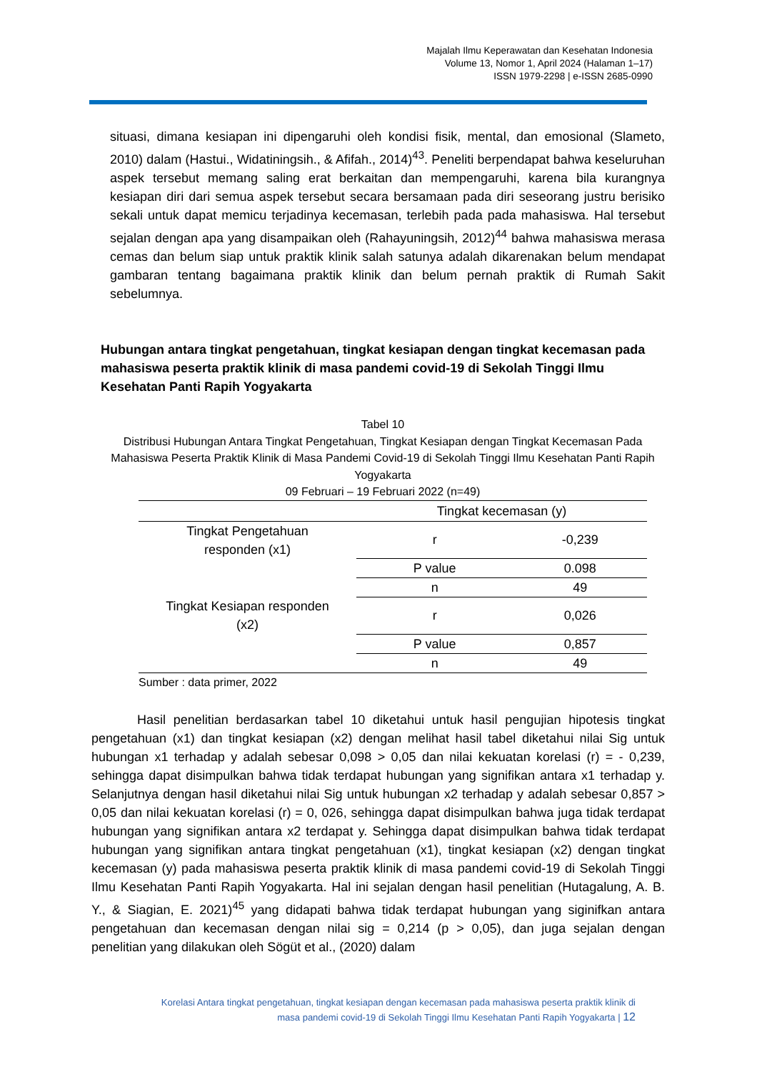Majalah Ilmu Keperawatan dan Kesehatan Indonesia
Volume 13, Nomor 1, April 2024 (Halaman 1–17)
ISSN 1979-2298 | e-ISSN 2685-0990
situasi, dimana kesiapan ini dipengaruhi oleh kondisi fisik, mental, dan emosional (Slameto, 2010) dalam (Hastui., Widatiningsih., & Afifah., 2014)<sup>43</sup>. Peneliti berpendapat bahwa keseluruhan aspek tersebut memang saling erat berkaitan dan mempengaruhi, karena bila kurangnya kesiapan diri dari semua aspek tersebut secara bersamaan pada diri seseorang justru berisiko sekali untuk dapat memicu terjadinya kecemasan, terlebih pada pada mahasiswa. Hal tersebut sejalan dengan apa yang disampaikan oleh (Rahayuningsih, 2012)<sup>44</sup> bahwa mahasiswa merasa cemas dan belum siap untuk praktik klinik salah satunya adalah dikarenakan belum mendapat gambaran tentang bagaimana praktik klinik dan belum pernah praktik di Rumah Sakit sebelumnya.
Hubungan antara tingkat pengetahuan, tingkat kesiapan dengan tingkat kecemasan pada mahasiswa peserta praktik klinik di masa pandemi covid-19 di Sekolah Tinggi Ilmu Kesehatan Panti Rapih Yogyakarta
Tabel 10
Distribusi Hubungan Antara Tingkat Pengetahuan, Tingkat Kesiapan dengan Tingkat Kecemasan Pada Mahasiswa Peserta Praktik Klinik di Masa Pandemi Covid-19 di Sekolah Tinggi Ilmu Kesehatan Panti Rapih Yogyakarta
09 Februari – 19 Februari 2022 (n=49)
| | Tingkat kecemasan (y) | |
| --- | --- | --- |
| Tingkat Pengetahuan responden (x1) | r | -0,239 |
| | P value | 0.098 |
| | n | 49 |
| Tingkat Kesiapan responden (x2) | r | 0,026 |
| | P value | 0,857 |
| | n | 49 |
Sumber : data primer, 2022
Hasil penelitian berdasarkan tabel 10 diketahui untuk hasil pengujian hipotesis tingkat pengetahuan (x1) dan tingkat kesiapan (x2) dengan melihat hasil tabel diketahui nilai Sig untuk hubungan x1 terhadap y adalah sebesar 0,098 > 0,05 dan nilai kekuatan korelasi (r) = - 0,239, sehingga dapat disimpulkan bahwa tidak terdapat hubungan yang signifikan antara x1 terhadap y. Selanjutnya dengan hasil diketahui nilai Sig untuk hubungan x2 terhadap y adalah sebesar 0,857 > 0,05 dan nilai kekuatan korelasi (r) = 0, 026, sehingga dapat disimpulkan bahwa juga tidak terdapat hubungan yang signifikan antara x2 terdapat y. Sehingga dapat disimpulkan bahwa tidak terdapat hubungan yang signifikan antara tingkat pengetahuan (x1), tingkat kesiapan (x2) dengan tingkat kecemasan (y) pada mahasiswa peserta praktik klinik di masa pandemi covid-19 di Sekolah Tinggi Ilmu Kesehatan Panti Rapih Yogyakarta. Hal ini sejalan dengan hasil penelitian (Hutagalung, A. B. Y., & Siagian, E. 2021)<sup>45</sup> yang didapati bahwa tidak terdapat hubungan yang siginifkan antara pengetahuan dan kecemasan dengan nilai sig = 0,214 (p > 0,05), dan juga sejalan dengan penelitian yang dilakukan oleh Sögüt et al., (2020) dalam
Korelasi Antara tingkat pengetahuan, tingkat kesiapan dengan kecemasan pada mahasiswa peserta praktik klinik di
masa pandemi covid-19 di Sekolah Tinggi Ilmu Kesehatan Panti Rapih Yogyakarta | 12